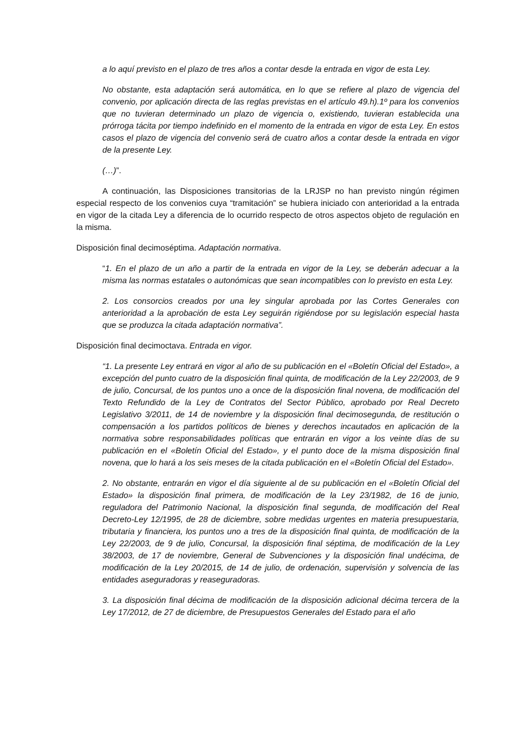a lo aquí previsto en el plazo de tres años a contar desde la entrada en vigor de esta Ley.
No obstante, esta adaptación será automática, en lo que se refiere al plazo de vigencia del convenio, por aplicación directa de las reglas previstas en el artículo 49.h).1º para los convenios que no tuvieran determinado un plazo de vigencia o, existiendo, tuvieran establecida una prórroga tácita por tiempo indefinido en el momento de la entrada en vigor de esta Ley. En estos casos el plazo de vigencia del convenio será de cuatro años a contar desde la entrada en vigor de la presente Ley.
(…)”.
A continuación, las Disposiciones transitorias de la LRJSP no han previsto ningún régimen especial respecto de los convenios cuya “tramitación” se hubiera iniciado con anterioridad a la entrada en vigor de la citada Ley a diferencia de lo ocurrido respecto de otros aspectos objeto de regulación en la misma.
Disposición final decimoséptima. Adaptación normativa.
“1. En el plazo de un año a partir de la entrada en vigor de la Ley, se deberán adecuar a la misma las normas estatales o autonómicas que sean incompatibles con lo previsto en esta Ley.
2. Los consorcios creados por una ley singular aprobada por las Cortes Generales con anterioridad a la aprobación de esta Ley seguirán rigiéndose por su legislación especial hasta que se produzca la citada adaptación normativa”.
Disposición final decimoctava. Entrada en vigor.
“1. La presente Ley entrará en vigor al año de su publicación en el «Boletín Oficial del Estado», a excepción del punto cuatro de la disposición final quinta, de modificación de la Ley 22/2003, de 9 de julio, Concursal, de los puntos uno a once de la disposición final novena, de modificación del Texto Refundido de la Ley de Contratos del Sector Público, aprobado por Real Decreto Legislativo 3/2011, de 14 de noviembre y la disposición final decimosegunda, de restitución o compensación a los partidos políticos de bienes y derechos incautados en aplicación de la normativa sobre responsabilidades políticas que entrarán en vigor a los veinte días de su publicación en el «Boletín Oficial del Estado», y el punto doce de la misma disposición final novena, que lo hará a los seis meses de la citada publicación en el «Boletín Oficial del Estado».
2. No obstante, entrarán en vigor el día siguiente al de su publicación en el «Boletín Oficial del Estado» la disposición final primera, de modificación de la Ley 23/1982, de 16 de junio, reguladora del Patrimonio Nacional, la disposición final segunda, de modificación del Real Decreto-Ley 12/1995, de 28 de diciembre, sobre medidas urgentes en materia presupuestaria, tributaria y financiera, los puntos uno a tres de la disposición final quinta, de modificación de la Ley 22/2003, de 9 de julio, Concursal, la disposición final séptima, de modificación de la Ley 38/2003, de 17 de noviembre, General de Subvenciones y la disposición final undécima, de modificación de la Ley 20/2015, de 14 de julio, de ordenación, supervisión y solvencia de las entidades aseguradoras y reaseguradoras.
3. La disposición final décima de modificación de la disposición adicional décima tercera de la Ley 17/2012, de 27 de diciembre, de Presupuestos Generales del Estado para el año